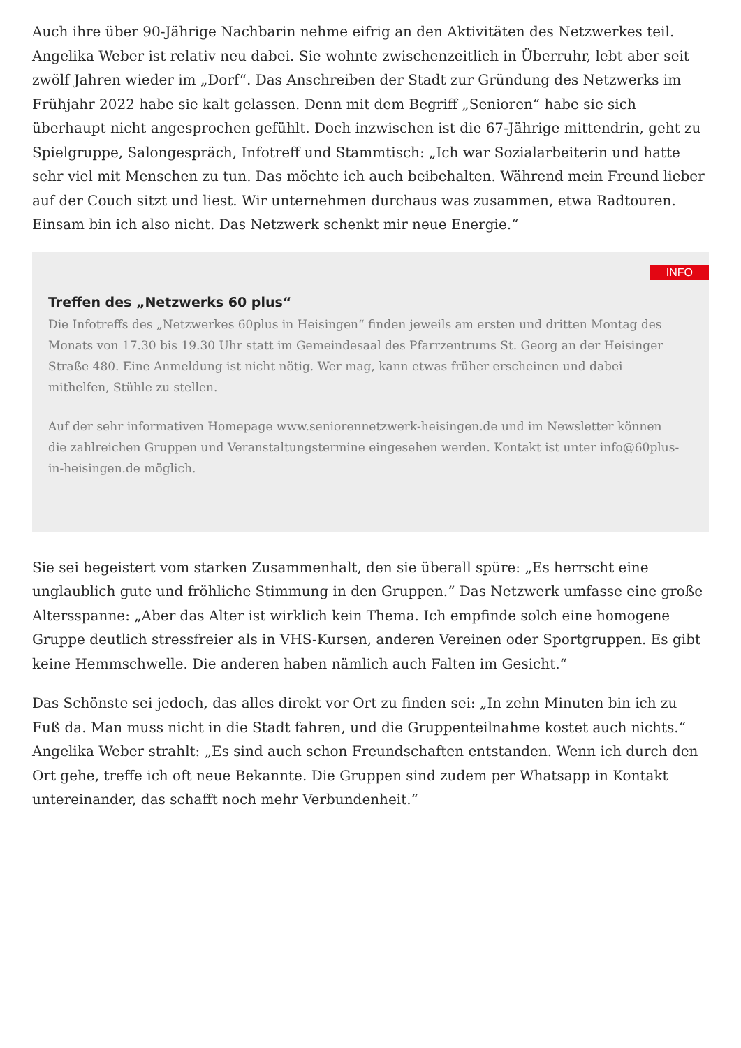Auch ihre über 90-Jährige Nachbarin nehme eifrig an den Aktivitäten des Netzwerkes teil. Angelika Weber ist relativ neu dabei. Sie wohnte zwischenzeitlich in Überruhr, lebt aber seit zwölf Jahren wieder im „Dorf“. Das Anschreiben der Stadt zur Gründung des Netzwerks im Frühjahr 2022 habe sie kalt gelassen. Denn mit dem Begriff „Senioren“ habe sie sich überhaupt nicht angesprochen gefühlt. Doch inzwischen ist die 67-Jährige mittendrin, geht zu Spielgruppe, Salongespräch, Infotreff und Stammtisch: „Ich war Sozialarbeiterin und hatte sehr viel mit Menschen zu tun. Das möchte ich auch beibehalten. Während mein Freund lieber auf der Couch sitzt und liest. Wir unternehmen durchaus was zusammen, etwa Radtouren. Einsam bin ich also nicht. Das Netzwerk schenkt mir neue Energie.“
INFO
Treffen des „Netzwerks 60 plus“
Die Infotreffs des „Netzwerkes 60plus in Heisingen“ finden jeweils am ersten und dritten Montag des Monats von 17.30 bis 19.30 Uhr statt im Gemeindesaal des Pfarrzentrums St. Georg an der Heisinger Straße 480. Eine Anmeldung ist nicht nötig. Wer mag, kann etwas früher erscheinen und dabei mithelfen, Stühle zu stellen.
Auf der sehr informativen Homepage www.seniorennetzwerk-heisingen.de und im Newsletter können die zahlreichen Gruppen und Veranstaltungstermine eingesehen werden. Kontakt ist unter info@60plus-in-heisingen.de möglich.
Sie sei begeistert vom starken Zusammenhalt, den sie überall spüre: „Es herrscht eine unglaublich gute und fröhliche Stimmung in den Gruppen.“ Das Netzwerk umfasse eine große Altersspanne: „Aber das Alter ist wirklich kein Thema. Ich empfinde solch eine homogene Gruppe deutlich stressfreier als in VHS-Kursen, anderen Vereinen oder Sportgruppen. Es gibt keine Hemmschwelle. Die anderen haben nämlich auch Falten im Gesicht.“
Das Schönste sei jedoch, das alles direkt vor Ort zu finden sei: „In zehn Minuten bin ich zu Fuß da. Man muss nicht in die Stadt fahren, und die Gruppenteilnahme kostet auch nichts.“ Angelika Weber strahlt: „Es sind auch schon Freundschaften entstanden. Wenn ich durch den Ort gehe, treffe ich oft neue Bekannte. Die Gruppen sind zudem per Whatsapp in Kontakt untereinander, das schafft noch mehr Verbundenheit.“